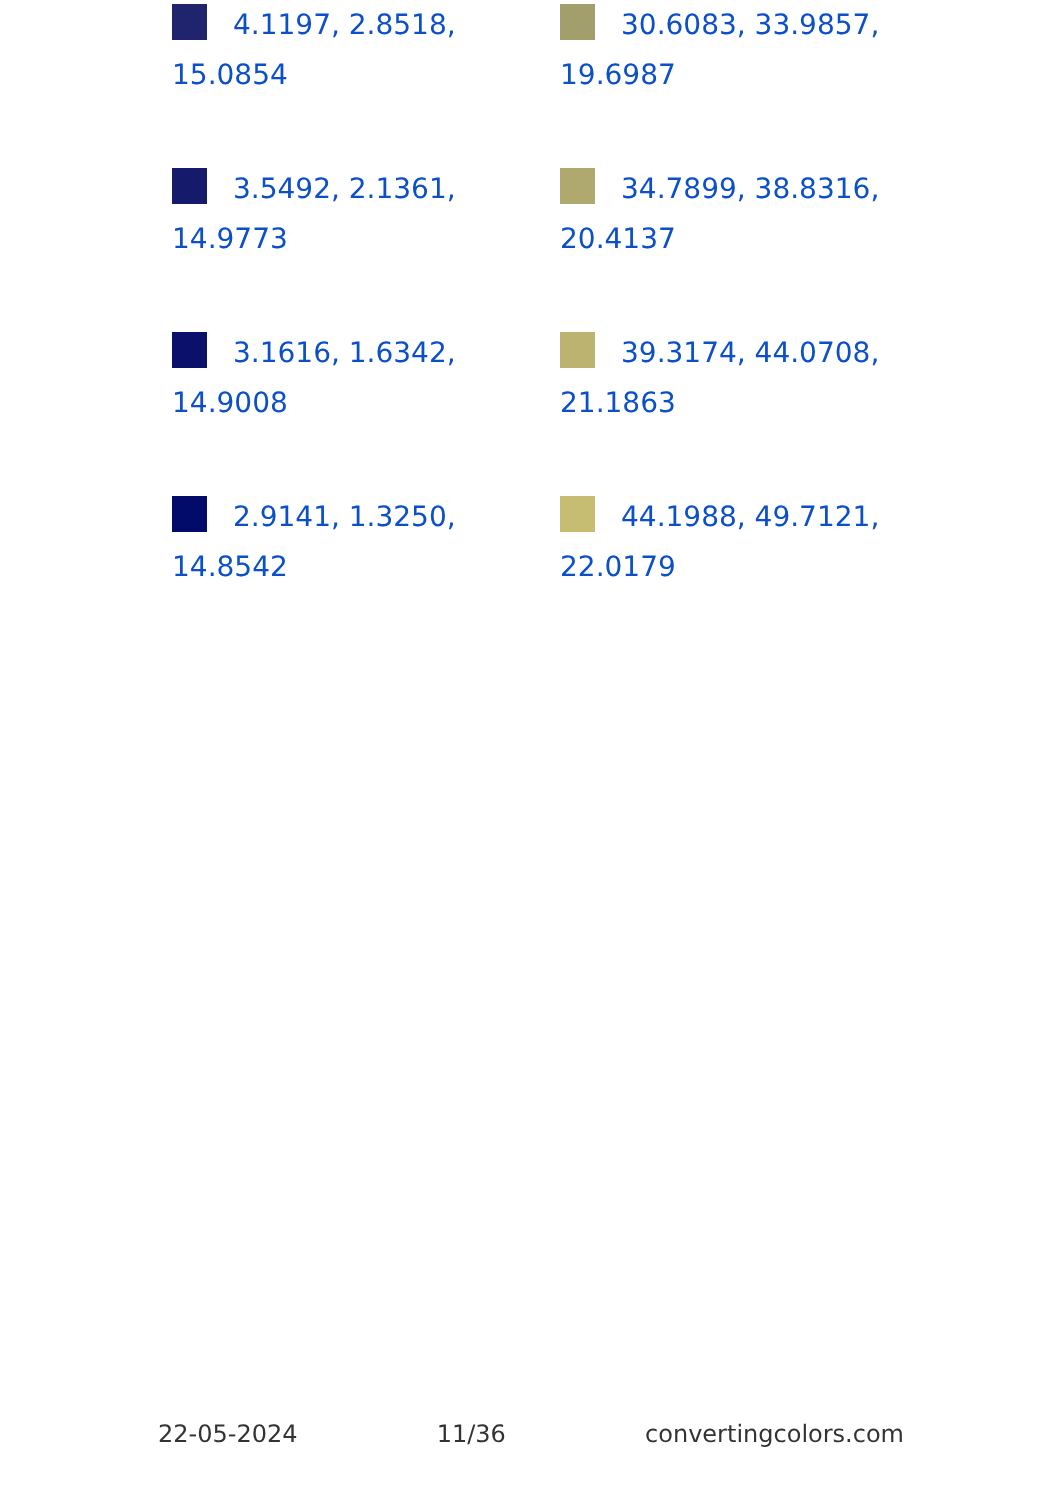4.1197, 2.8518, 15.0854
30.6083, 33.9857, 19.6987
3.5492, 2.1361, 14.9773
34.7899, 38.8316, 20.4137
3.1616, 1.6342, 14.9008
39.3174, 44.0708, 21.1863
2.9141, 1.3250, 14.8542
44.1988, 49.7121, 22.0179
22-05-2024 11/36 convertingcolors.com